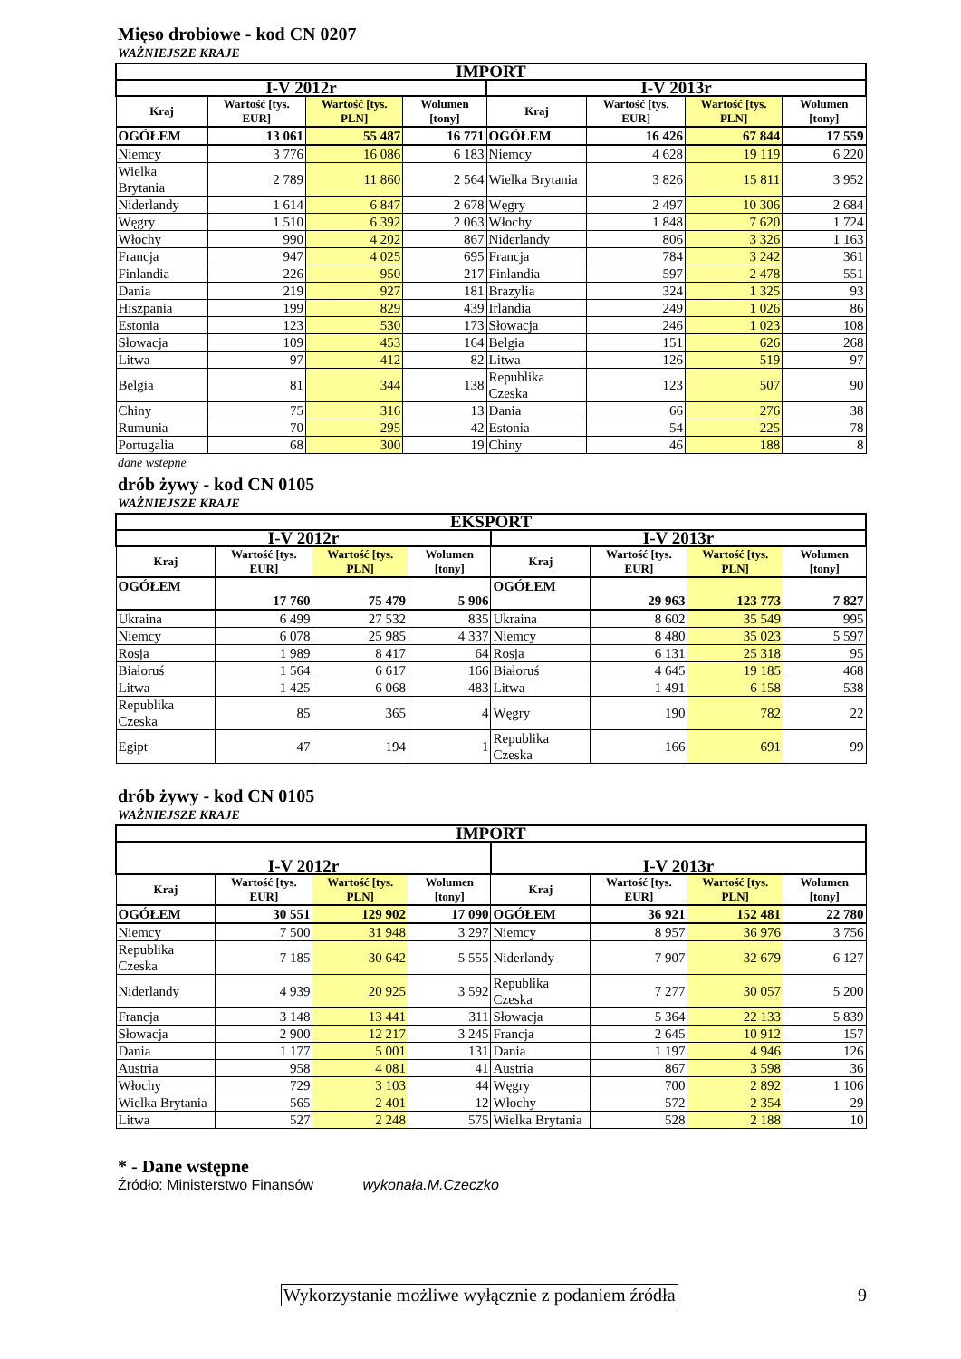Mięso drobiowe - kod CN 0207
WAŻNIEJSZE KRAJE
| IMPORT | | | | | | | |
| --- | --- | --- | --- | --- | --- | --- | --- |
| I-V 2012r | | | | I-V 2013r | | | |
| Kraj | Wartość [tys. EUR] | Wartość [tys. PLN] | Wolumen [tony] | Kraj | Wartość [tys. EUR] | Wartość [tys. PLN] | Wolumen [tony] |
| OGÓŁEM | 13 061 | 55 487 | 16 771 | OGÓŁEM | 16 426 | 67 844 | 17 559 |
| Niemcy | 3 776 | 16 086 | 6 183 | Niemcy | 4 628 | 19 119 | 6 220 |
| Wielka Brytania | 2 789 | 11 860 | 2 564 | Wielka Brytania | 3 826 | 15 811 | 3 952 |
| Niderlandy | 1 614 | 6 847 | 2 678 | Węgry | 2 497 | 10 306 | 2 684 |
| Węgry | 1 510 | 6 392 | 2 063 | Włochy | 1 848 | 7 620 | 1 724 |
| Włochy | 990 | 4 202 | 867 | Niderlandy | 806 | 3 326 | 1 163 |
| Francja | 947 | 4 025 | 695 | Francja | 784 | 3 242 | 361 |
| Finlandia | 226 | 950 | 217 | Finlandia | 597 | 2 478 | 551 |
| Dania | 219 | 927 | 181 | Brazylia | 324 | 1 325 | 93 |
| Hiszpania | 199 | 829 | 439 | Irlandia | 249 | 1 026 | 86 |
| Estonia | 123 | 530 | 173 | Słowacja | 246 | 1 023 | 108 |
| Słowacja | 109 | 453 | 164 | Belgia | 151 | 626 | 268 |
| Litwa | 97 | 412 | 82 | Litwa | 126 | 519 | 97 |
| Belgia | 81 | 344 | 138 | Republika Czeska | 123 | 507 | 90 |
| Chiny | 75 | 316 | 13 | Dania | 66 | 276 | 38 |
| Rumunia | 70 | 295 | 42 | Estonia | 54 | 225 | 78 |
| Portugalia | 68 | 300 | 19 | Chiny | 46 | 188 | 8 |
dane wstepne
drób żywy - kod CN 0105
WAŻNIEJSZE KRAJE
| EKSPORT | | | | | | | |
| --- | --- | --- | --- | --- | --- | --- | --- |
| I-V 2012r | | | | I-V 2013r | | | |
| Kraj | Wartość [tys. EUR] | Wartość [tys. PLN] | Wolumen [tony] | Kraj | Wartość [tys. EUR] | Wartość [tys. PLN] | Wolumen [tony] |
| OGÓŁEM | 17 760 | 75 479 | 5 906 | OGÓŁEM | 29 963 | 123 773 | 7 827 |
| Ukraina | 6 499 | 27 532 | 835 | Ukraina | 8 602 | 35 549 | 995 |
| Niemcy | 6 078 | 25 985 | 4 337 | Niemcy | 8 480 | 35 023 | 5 597 |
| Rosja | 1 989 | 8 417 | 64 | Rosja | 6 131 | 25 318 | 95 |
| Białoruś | 1 564 | 6 617 | 166 | Białoruś | 4 645 | 19 185 | 468 |
| Litwa | 1 425 | 6 068 | 483 | Litwa | 1 491 | 6 158 | 538 |
| Republika Czeska | 85 | 365 | 4 | Węgry | 190 | 782 | 22 |
| Egipt | 47 | 194 | 1 | Republika Czeska | 166 | 691 | 99 |
drób żywy - kod CN 0105
WAŻNIEJSZE KRAJE
| IMPORT | | | | | | | |
| --- | --- | --- | --- | --- | --- | --- | --- |
| I-V 2012r | | | | I-V 2013r | | | |
| Kraj | Wartość [tys. EUR] | Wartość [tys. PLN] | Wolumen [tony] | Kraj | Wartość [tys. EUR] | Wartość [tys. PLN] | Wolumen [tony] |
| OGÓŁEM | 30 551 | 129 902 | 17 090 | OGÓŁEM | 36 921 | 152 481 | 22 780 |
| Niemcy | 7 500 | 31 948 | 3 297 | Niemcy | 8 957 | 36 976 | 3 756 |
| Republika Czeska | 7 185 | 30 642 | 5 555 | Niderlandy | 7 907 | 32 679 | 6 127 |
| Niderlandy | 4 939 | 20 925 | 3 592 | Republika Czeska | 7 277 | 30 057 | 5 200 |
| Francja | 3 148 | 13 441 | 311 | Słowacja | 5 364 | 22 133 | 5 839 |
| Słowacja | 2 900 | 12 217 | 3 245 | Francja | 2 645 | 10 912 | 157 |
| Dania | 1 177 | 5 001 | 131 | Dania | 1 197 | 4 946 | 126 |
| Austria | 958 | 4 081 | 41 | Austria | 867 | 3 598 | 36 |
| Włochy | 729 | 3 103 | 44 | Węgry | 700 | 2 892 | 1 106 |
| Wielka Brytania | 565 | 2 401 | 12 | Włochy | 572 | 2 354 | 29 |
| Litwa | 527 | 2 248 | 575 | Wielka Brytania | 528 | 2 188 | 10 |
* - Dane wstępne
Źródło: Ministerstwo Finansów wykonała.M.Czeczko
Wykorzystanie możliwe wyłącznie z podaniem źródła 9